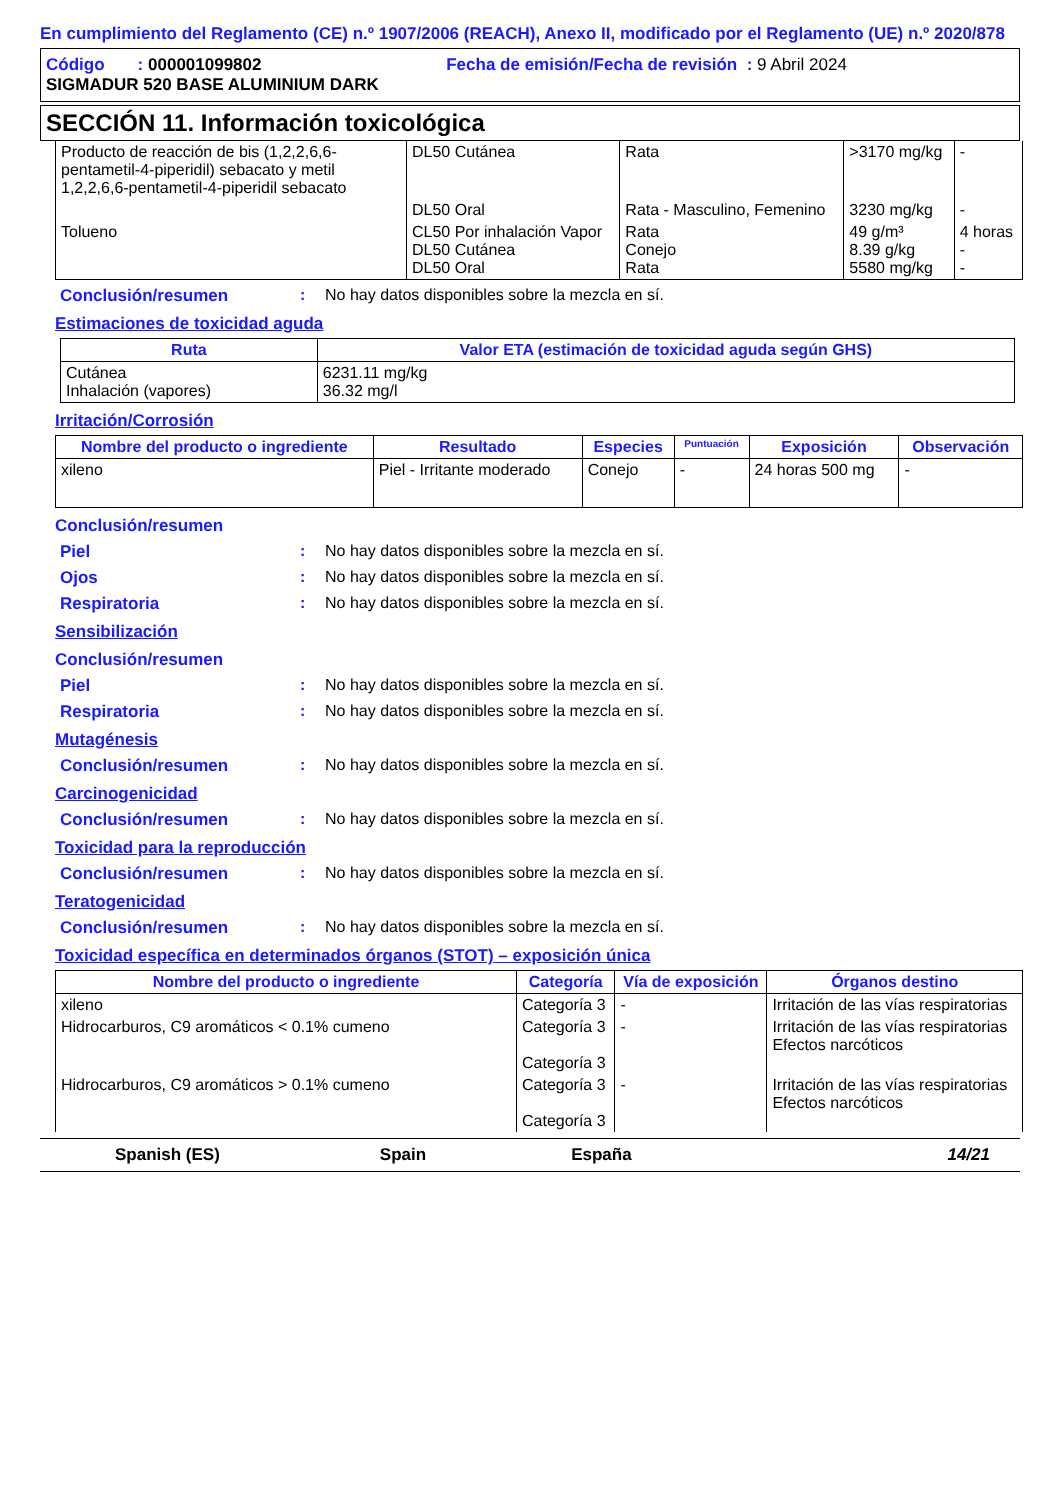En cumplimiento del Reglamento (CE) n.º 1907/2006 (REACH), Anexo II, modificado por el Reglamento (UE) n.º 2020/878
Código : 000001099802 Fecha de emisión/Fecha de revisión : 9 Abril 2024
SIGMADUR 520 BASE ALUMINIUM DARK
SECCIÓN 11. Información toxicológica
| Producto de reacción de bis (1,2,2,6,6-pentametil-4-piperidil) sebacato y metil 1,2,2,6,6-pentametil-4-piperidil sebacato | DL50 Cutánea | Rata | >3170 mg/kg | - |
| | DL50 Oral | Rata - Masculino, Femenino | 3230 mg/kg | - |
| Tolueno | CL50 Por inhalación Vapor DL50 Cutánea DL50 Oral | Rata Conejo Rata | 49 g/m³ 8.39 g/kg 5580 mg/kg | 4 horas - - |
Conclusión/resumen : No hay datos disponibles sobre la mezcla en sí.
Estimaciones de toxicidad aguda
| Ruta | Valor ETA (estimación de toxicidad aguda según GHS) |
| --- | --- |
| Cutánea Inhalación (vapores) | 6231.11 mg/kg 36.32 mg/l |
Irritación/Corrosión
| Nombre del producto o ingrediente | Resultado | Especies | Puntuación | Exposición | Observación |
| --- | --- | --- | --- | --- | --- |
| xileno | Piel - Irritante moderado | Conejo | - | 24 horas 500 mg | - |
Conclusión/resumen
Piel : No hay datos disponibles sobre la mezcla en sí.
Ojos : No hay datos disponibles sobre la mezcla en sí.
Respiratoria : No hay datos disponibles sobre la mezcla en sí.
Sensibilización
Conclusión/resumen
Piel : No hay datos disponibles sobre la mezcla en sí.
Respiratoria : No hay datos disponibles sobre la mezcla en sí.
Mutagénesis
Conclusión/resumen : No hay datos disponibles sobre la mezcla en sí.
Carcinogenicidad
Conclusión/resumen : No hay datos disponibles sobre la mezcla en sí.
Toxicidad para la reproducción
Conclusión/resumen : No hay datos disponibles sobre la mezcla en sí.
Teratogenicidad
Conclusión/resumen : No hay datos disponibles sobre la mezcla en sí.
Toxicidad específica en determinados órganos (STOT) – exposición única
| Nombre del producto o ingrediente | Categoría | Vía de exposición | Órganos destino |
| --- | --- | --- | --- |
| xileno | Categoría 3 | - | Irritación de las vías respiratorias |
| Hidrocarburos, C9 aromáticos < 0.1% cumeno | Categoría 3 Categoría 3 | - | Irritación de las vías respiratorias Efectos narcóticos |
| Hidrocarburos, C9 aromáticos > 0.1% cumeno | Categoría 3 Categoría 3 | - | Irritación de las vías respiratorias Efectos narcóticos |
Spanish (ES) Spain España 14/21